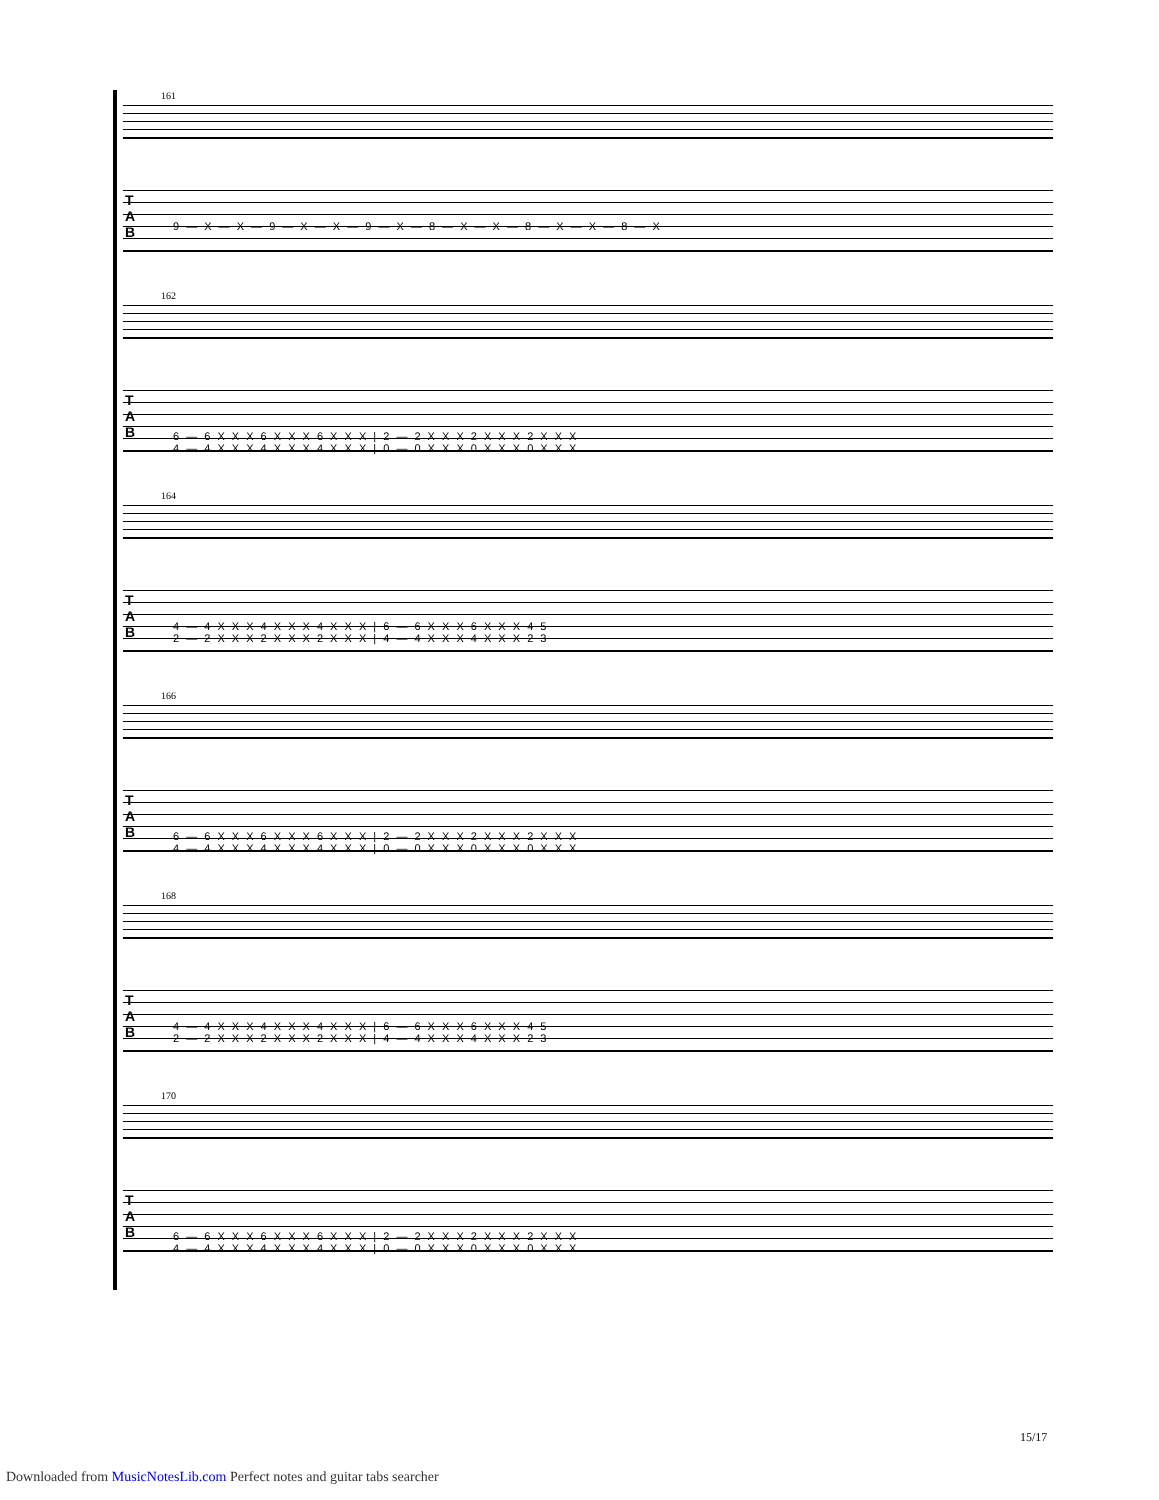161
T
A
B
9 — X — X — 9 — X — X — 9 — X — 8 — X — X — 8 — X — X — 8 — X
162
T
A
B
6 — 6 X X X 6 X X X 6 X X X | 2 — 2 X X X 2 X X X 2 X X X
4 — 4 X X X 4 X X X 4 X X X | 0 — 0 X X X 0 X X X 0 X X X
164
T
A
B
4 — 4 X X X 4 X X X 4 X X X | 6 — 6 X X X 6 X X X 4 5
2 — 2 X X X 2 X X X 2 X X X | 4 — 4 X X X 4 X X X 2 3
166
T
A
B
6 — 6 X X X 6 X X X 6 X X X | 2 — 2 X X X 2 X X X 2 X X X
4 — 4 X X X 4 X X X 4 X X X | 0 — 0 X X X 0 X X X 0 X X X
168
T
A
B
4 — 4 X X X 4 X X X 4 X X X | 6 — 6 X X X 6 X X X 4 5
2 — 2 X X X 2 X X X 2 X X X | 4 — 4 X X X 4 X X X 2 3
170
T
A
B
6 — 6 X X X 6 X X X 6 X X X | 2 — 2 X X X 2 X X X 2 X X X
4 — 4 X X X 4 X X X 4 X X X | 0 — 0 X X X 0 X X X 0 X X X
15/17
Downloaded from MusicNotesLib.com Perfect notes and guitar tabs searcher